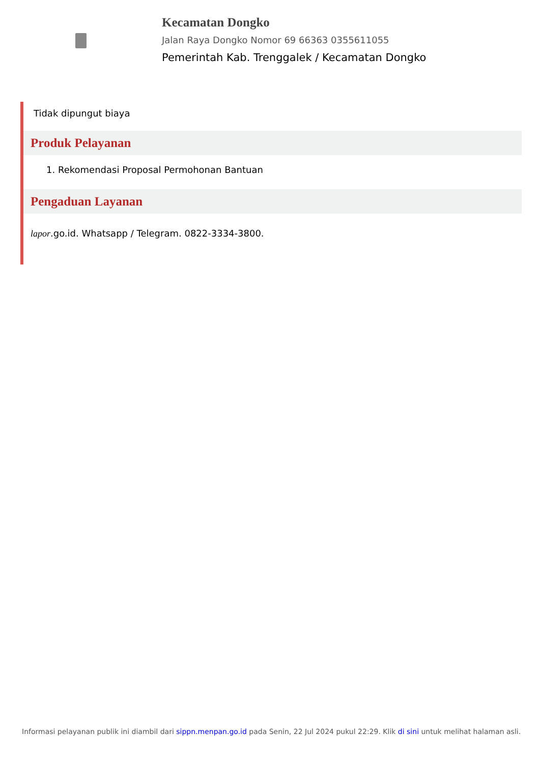Kecamatan Dongko
Jalan Raya Dongko Nomor 69 66363 0355611055
Pemerintah Kab. Trenggalek / Kecamatan Dongko
Tidak dipungut biaya
Produk Pelayanan
1. Rekomendasi Proposal Permohonan Bantuan
Pengaduan Layanan
lapor.go.id. Whatsapp / Telegram. 0822-3334-3800.
Informasi pelayanan publik ini diambil dari sippn.menpan.go.id pada Senin, 22 Jul 2024 pukul 22:29. Klik di sini untuk melihat halaman asli.